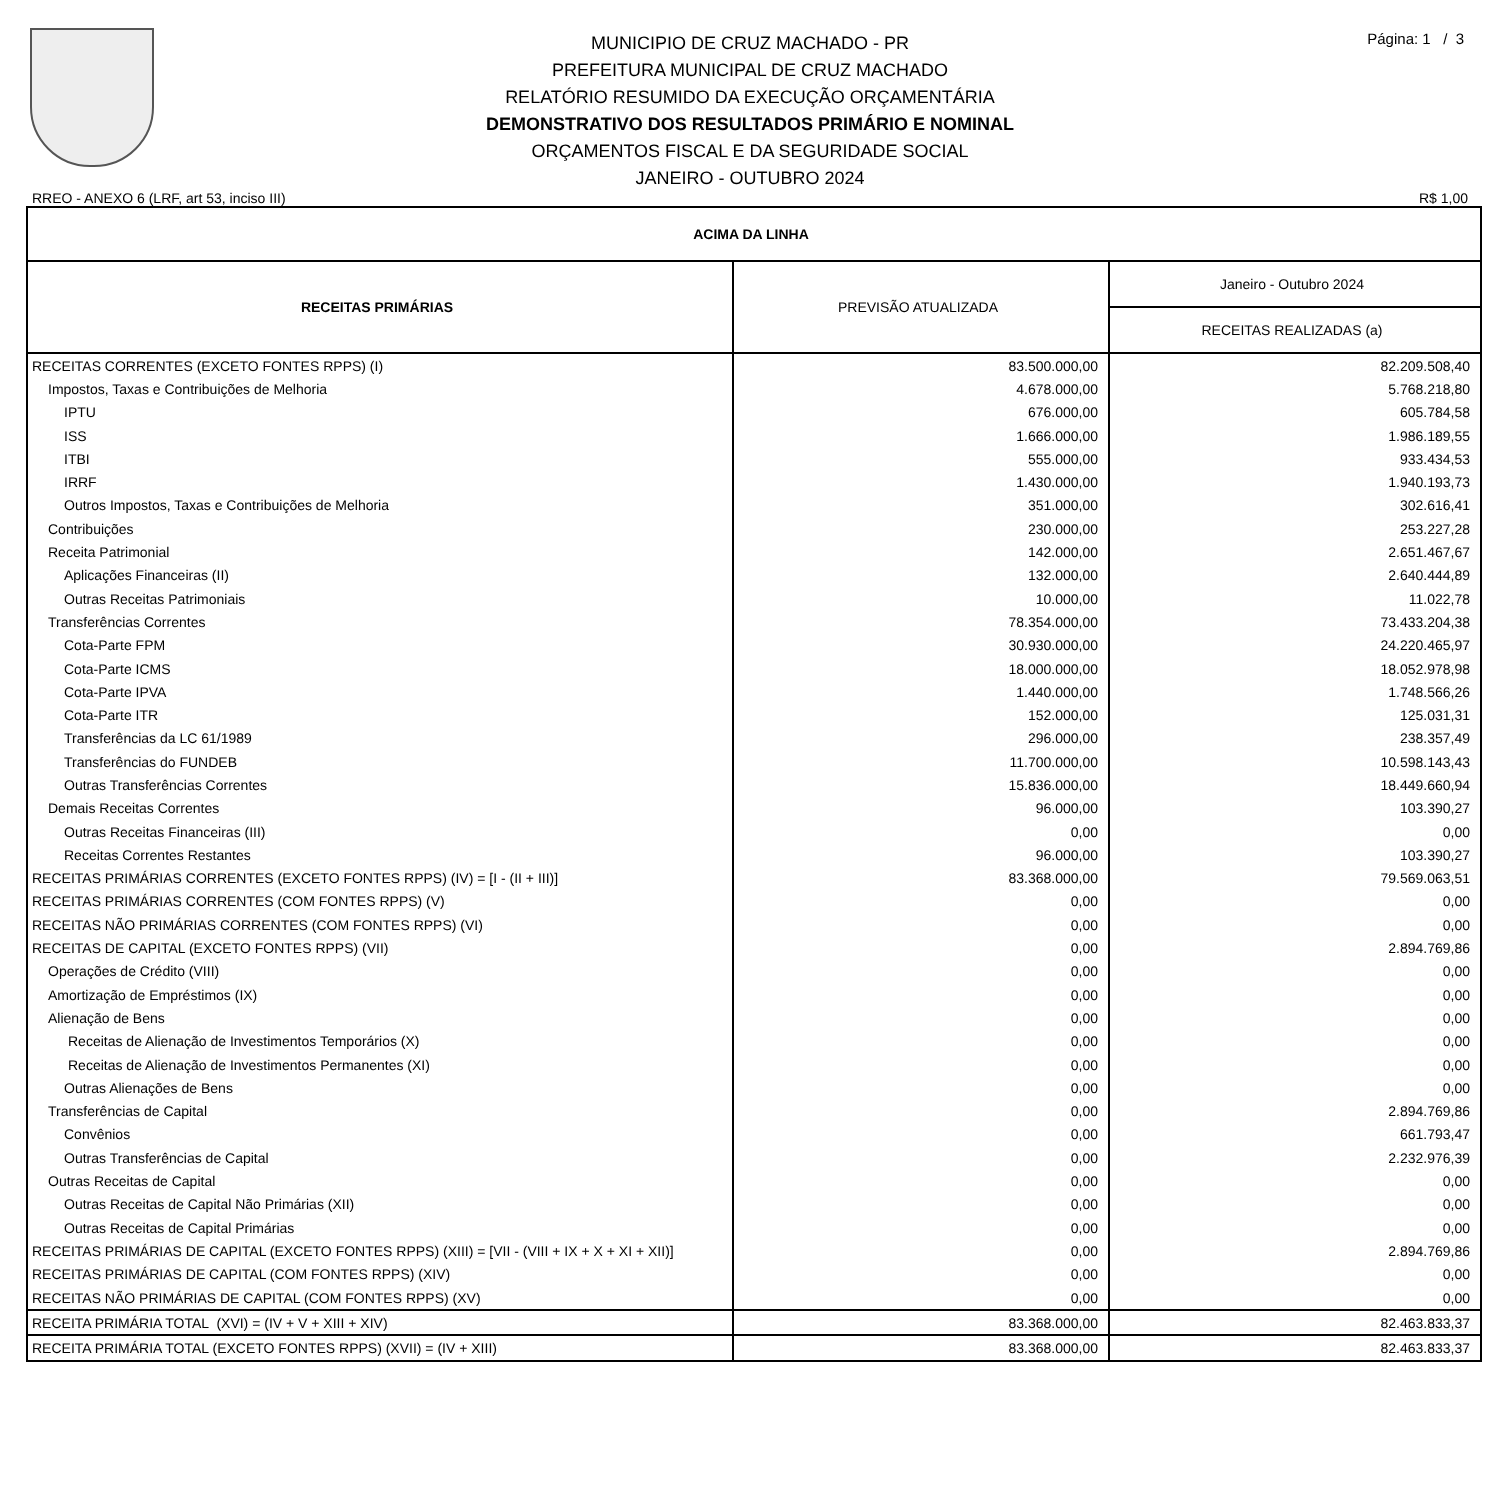Página: 1 / 3
MUNICIPIO DE CRUZ MACHADO - PR
PREFEITURA MUNICIPAL DE CRUZ MACHADO
RELATÓRIO RESUMIDO DA EXECUÇÃO ORÇAMENTÁRIA
DEMONSTRATIVO DOS RESULTADOS PRIMÁRIO E NOMINAL
ORÇAMENTOS FISCAL E DA SEGURIDADE SOCIAL
JANEIRO - OUTUBRO 2024
RREO - ANEXO 6 (LRF, art 53, inciso III) R$ 1,00
| ACIMA DA LINHA | | |
| --- | --- | --- |
| RECEITAS PRIMÁRIAS | PREVISÃO ATUALIZADA | Janeiro - Outubro 2024 |
| | | RECEITAS REALIZADAS (a) |
| RECEITAS CORRENTES (EXCETO FONTES RPPS) (I) | 83.500.000,00 | 82.209.508,40 |
| Impostos, Taxas e Contribuições de Melhoria | 4.678.000,00 | 5.768.218,80 |
| IPTU | 676.000,00 | 605.784,58 |
| ISS | 1.666.000,00 | 1.986.189,55 |
| ITBI | 555.000,00 | 933.434,53 |
| IRRF | 1.430.000,00 | 1.940.193,73 |
| Outros Impostos, Taxas e Contribuições de Melhoria | 351.000,00 | 302.616,41 |
| Contribuições | 230.000,00 | 253.227,28 |
| Receita Patrimonial | 142.000,00 | 2.651.467,67 |
| Aplicações Financeiras (II) | 132.000,00 | 2.640.444,89 |
| Outras Receitas Patrimoniais | 10.000,00 | 11.022,78 |
| Transferências Correntes | 78.354.000,00 | 73.433.204,38 |
| Cota-Parte FPM | 30.930.000,00 | 24.220.465,97 |
| Cota-Parte ICMS | 18.000.000,00 | 18.052.978,98 |
| Cota-Parte IPVA | 1.440.000,00 | 1.748.566,26 |
| Cota-Parte ITR | 152.000,00 | 125.031,31 |
| Transferências da LC 61/1989 | 296.000,00 | 238.357,49 |
| Transferências do FUNDEB | 11.700.000,00 | 10.598.143,43 |
| Outras Transferências Correntes | 15.836.000,00 | 18.449.660,94 |
| Demais Receitas Correntes | 96.000,00 | 103.390,27 |
| Outras Receitas Financeiras (III) | 0,00 | 0,00 |
| Receitas Correntes Restantes | 96.000,00 | 103.390,27 |
| RECEITAS PRIMÁRIAS CORRENTES (EXCETO FONTES RPPS) (IV) = [I - (II + III)] | 83.368.000,00 | 79.569.063,51 |
| RECEITAS PRIMÁRIAS CORRENTES (COM FONTES RPPS) (V) | 0,00 | 0,00 |
| RECEITAS NÃO PRIMÁRIAS CORRENTES (COM FONTES RPPS) (VI) | 0,00 | 0,00 |
| RECEITAS DE CAPITAL (EXCETO FONTES RPPS) (VII) | 0,00 | 2.894.769,86 |
| Operações de Crédito (VIII) | 0,00 | 0,00 |
| Amortização de Empréstimos (IX) | 0,00 | 0,00 |
| Alienação de Bens | 0,00 | 0,00 |
| Receitas de Alienação de Investimentos Temporários (X) | 0,00 | 0,00 |
| Receitas de Alienação de Investimentos Permanentes (XI) | 0,00 | 0,00 |
| Outras Alienações de Bens | 0,00 | 0,00 |
| Transferências de Capital | 0,00 | 2.894.769,86 |
| Convênios | 0,00 | 661.793,47 |
| Outras Transferências de Capital | 0,00 | 2.232.976,39 |
| Outras Receitas de Capital | 0,00 | 0,00 |
| Outras Receitas de Capital Não Primárias (XII) | 0,00 | 0,00 |
| Outras Receitas de Capital Primárias | 0,00 | 0,00 |
| RECEITAS PRIMÁRIAS DE CAPITAL (EXCETO FONTES RPPS) (XIII) = [VII - (VIII + IX + X + XI + XII)] | 0,00 | 2.894.769,86 |
| RECEITAS PRIMÁRIAS DE CAPITAL (COM FONTES RPPS) (XIV) | 0,00 | 0,00 |
| RECEITAS NÃO PRIMÁRIAS DE CAPITAL (COM FONTES RPPS) (XV) | 0,00 | 0,00 |
| RECEITA PRIMÁRIA TOTAL (XVI) = (IV + V + XIII + XIV) | 83.368.000,00 | 82.463.833,37 |
| RECEITA PRIMÁRIA TOTAL (EXCETO FONTES RPPS) (XVII) = (IV + XIII) | 83.368.000,00 | 82.463.833,37 |